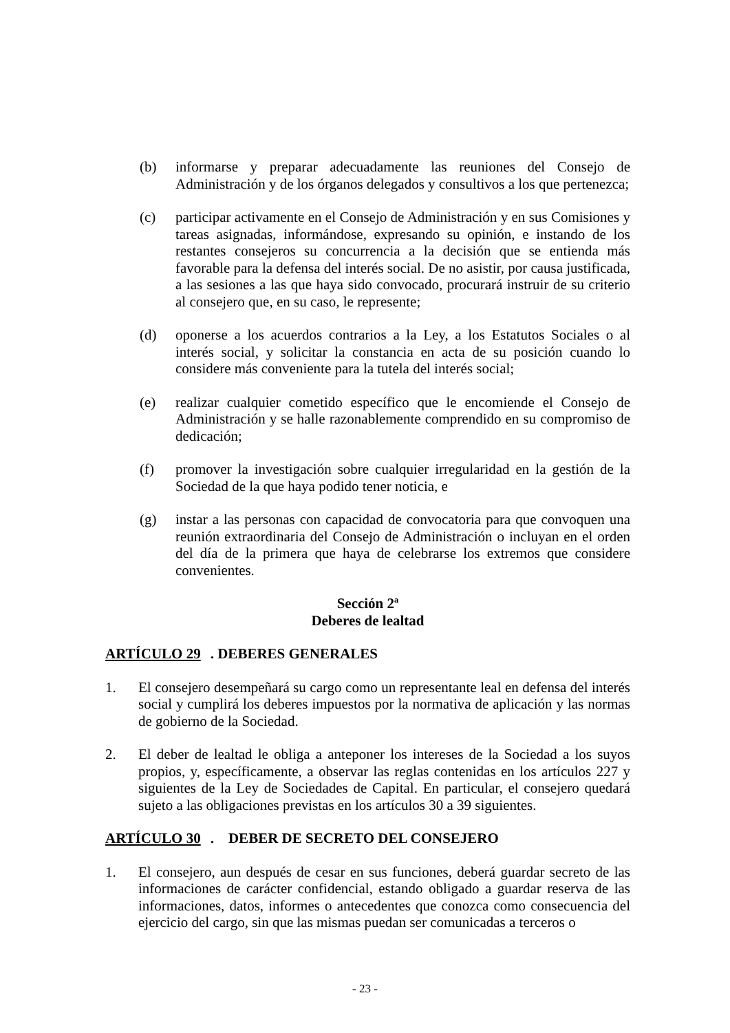(b) informarse y preparar adecuadamente las reuniones del Consejo de Administración y de los órganos delegados y consultivos a los que pertenezca;
(c) participar activamente en el Consejo de Administración y en sus Comisiones y tareas asignadas, informándose, expresando su opinión, e instando de los restantes consejeros su concurrencia a la decisión que se entienda más favorable para la defensa del interés social. De no asistir, por causa justificada, a las sesiones a las que haya sido convocado, procurará instruir de su criterio al consejero que, en su caso, le represente;
(d) oponerse a los acuerdos contrarios a la Ley, a los Estatutos Sociales o al interés social, y solicitar la constancia en acta de su posición cuando lo considere más conveniente para la tutela del interés social;
(e) realizar cualquier cometido específico que le encomiende el Consejo de Administración y se halle razonablemente comprendido en su compromiso de dedicación;
(f) promover la investigación sobre cualquier irregularidad en la gestión de la Sociedad de la que haya podido tener noticia, e
(g) instar a las personas con capacidad de convocatoria para que convoquen una reunión extraordinaria del Consejo de Administración o incluyan en el orden del día de la primera que haya de celebrarse los extremos que considere convenientes.
Sección 2ª
Deberes de lealtad
ARTÍCULO 29. DEBERES GENERALES
1. El consejero desempeñará su cargo como un representante leal en defensa del interés social y cumplirá los deberes impuestos por la normativa de aplicación y las normas de gobierno de la Sociedad.
2. El deber de lealtad le obliga a anteponer los intereses de la Sociedad a los suyos propios, y, específicamente, a observar las reglas contenidas en los artículos 227 y siguientes de la Ley de Sociedades de Capital. En particular, el consejero quedará sujeto a las obligaciones previstas en los artículos 30 a 39 siguientes.
ARTÍCULO 30. DEBER DE SECRETO DEL CONSEJERO
1. El consejero, aun después de cesar en sus funciones, deberá guardar secreto de las informaciones de carácter confidencial, estando obligado a guardar reserva de las informaciones, datos, informes o antecedentes que conozca como consecuencia del ejercicio del cargo, sin que las mismas puedan ser comunicadas a terceros o
- 23 -